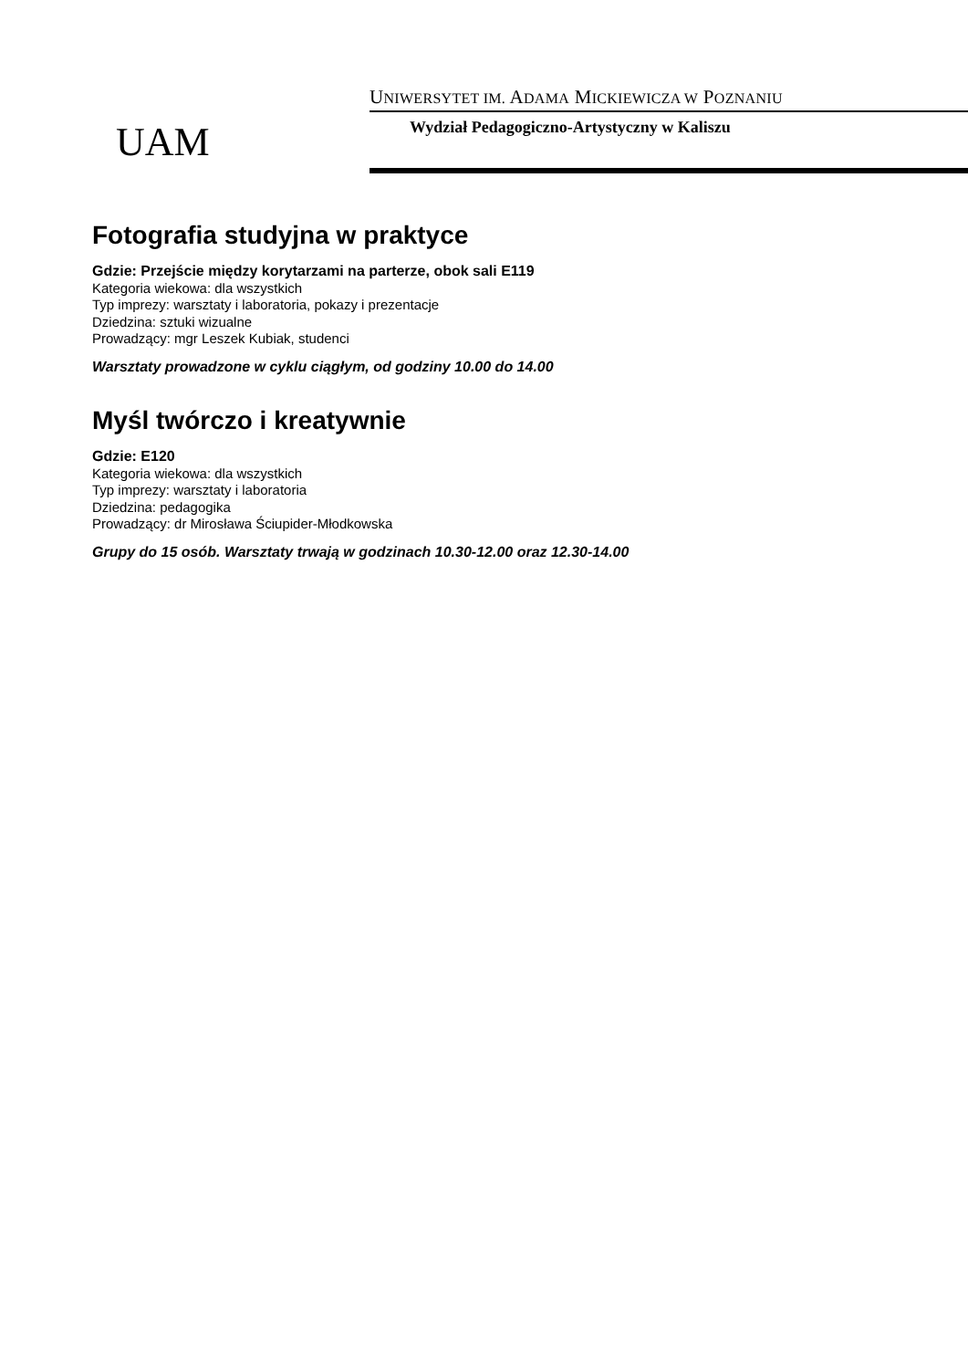UAM
UNIWERSYTET IM. ADAMA MICKIEWICZA W POZNANIU
Wydział Pedagogiczno-Artystyczny w Kaliszu
Fotografia studyjna w praktyce
Gdzie: Przejście między korytarzami na parterze, obok sali E119
Kategoria wiekowa: dla wszystkich
Typ imprezy: warsztaty i laboratoria, pokazy i prezentacje
Dziedzina: sztuki wizualne
Prowadzący: mgr Leszek Kubiak, studenci
Warsztaty prowadzone w cyklu ciągłym, od godziny 10.00 do 14.00
Myśl twórczo i kreatywnie
Gdzie: E120
Kategoria wiekowa: dla wszystkich
Typ imprezy: warsztaty i laboratoria
Dziedzina: pedagogika
Prowadzący: dr Mirosława Ściupider-Młodkowska
Grupy do 15 osób. Warsztaty trwają w godzinach 10.30-12.00 oraz 12.30-14.00